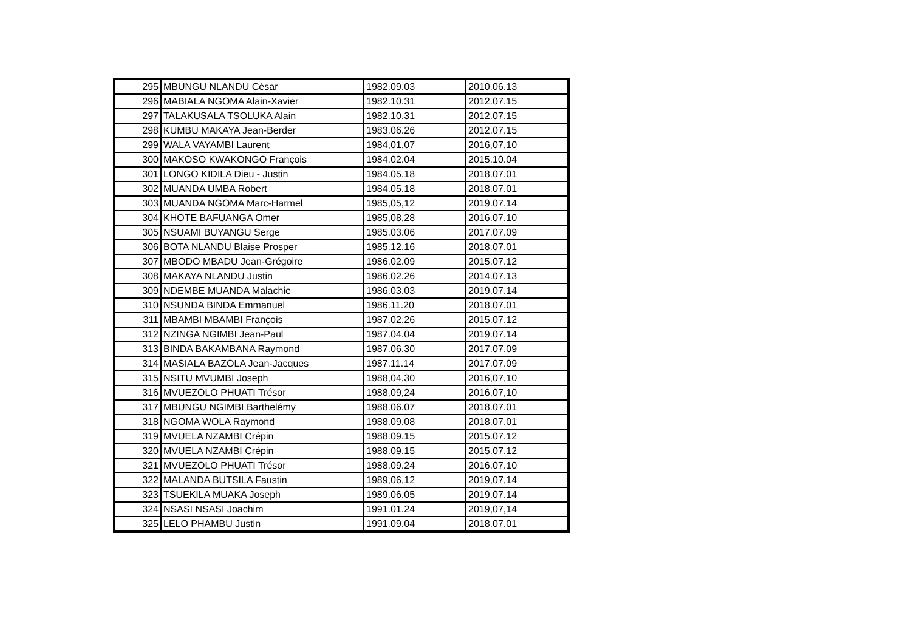| 295 | MBUNGU NLANDU César | 1982.09.03 | 2010.06.13 |
| 296 | MABIALA NGOMA Alain-Xavier | 1982.10.31 | 2012.07.15 |
| 297 | TALAKUSALA TSOLUKA Alain | 1982.10.31 | 2012.07.15 |
| 298 | KUMBU MAKAYA Jean-Berder | 1983.06.26 | 2012.07.15 |
| 299 | WALA VAYAMBI Laurent | 1984,01,07 | 2016,07,10 |
| 300 | MAKOSO KWAKONGO François | 1984.02.04 | 2015.10.04 |
| 301 | LONGO KIDILA Dieu - Justin | 1984.05.18 | 2018.07.01 |
| 302 | MUANDA UMBA Robert | 1984.05.18 | 2018.07.01 |
| 303 | MUANDA NGOMA Marc-Harmel | 1985,05,12 | 2019.07.14 |
| 304 | KHOTE BAFUANGA Omer | 1985,08,28 | 2016.07.10 |
| 305 | NSUAMI BUYANGU Serge | 1985.03.06 | 2017.07.09 |
| 306 | BOTA NLANDU Blaise Prosper | 1985.12.16 | 2018.07.01 |
| 307 | MBODO MBADU Jean-Grégoire | 1986.02.09 | 2015.07.12 |
| 308 | MAKAYA NLANDU Justin | 1986.02.26 | 2014.07.13 |
| 309 | NDEMBE MUANDA Malachie | 1986.03.03 | 2019.07.14 |
| 310 | NSUNDA BINDA Emmanuel | 1986.11.20 | 2018.07.01 |
| 311 | MBAMBI MBAMBI François | 1987.02.26 | 2015.07.12 |
| 312 | NZINGA NGIMBI Jean-Paul | 1987.04.04 | 2019.07.14 |
| 313 | BINDA BAKAMBANA Raymond | 1987.06.30 | 2017.07.09 |
| 314 | MASIALA BAZOLA Jean-Jacques | 1987.11.14 | 2017.07.09 |
| 315 | NSITU MVUMBI Joseph | 1988,04,30 | 2016,07,10 |
| 316 | MVUEZOLO PHUATI Trésor | 1988,09,24 | 2016,07,10 |
| 317 | MBUNGU NGIMBI Barthelémy | 1988.06.07 | 2018.07.01 |
| 318 | NGOMA WOLA Raymond | 1988.09.08 | 2018.07.01 |
| 319 | MVUELA NZAMBI Crépin | 1988.09.15 | 2015.07.12 |
| 320 | MVUELA NZAMBI Crépin | 1988.09.15 | 2015.07.12 |
| 321 | MVUEZOLO PHUATI Trésor | 1988.09.24 | 2016.07.10 |
| 322 | MALANDA BUTSILA Faustin | 1989,06,12 | 2019,07,14 |
| 323 | TSUEKILA MUAKA Joseph | 1989.06.05 | 2019.07.14 |
| 324 | NSASI NSASI Joachim | 1991.01.24 | 2019,07,14 |
| 325 | LELO PHAMBU Justin | 1991.09.04 | 2018.07.01 |